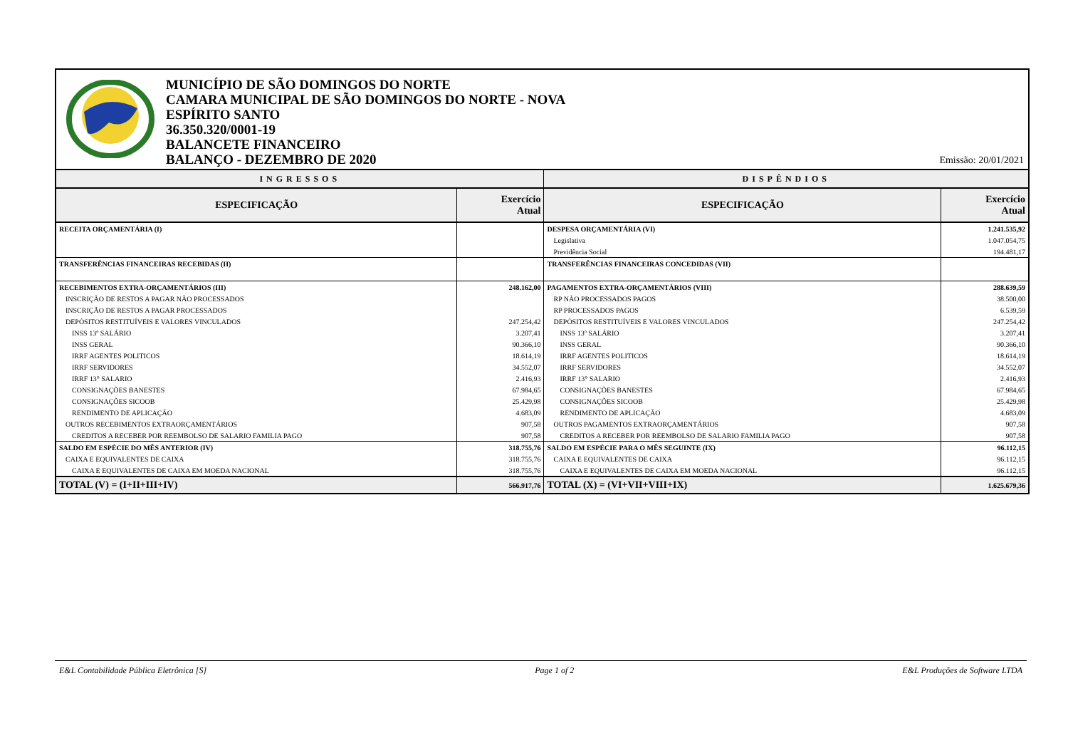MUNICÍPIO DE SÃO DOMINGOS DO NORTE
CAMARA MUNICIPAL DE SÃO DOMINGOS DO NORTE - NOVA
ESPÍRITO SANTO
36.350.320/0001-19
BALANCETE FINANCEIRO
BALANÇO - DEZEMBRO DE 2020
Emissão: 20/01/2021
| INGRESSOS | | DISPÊNDIOS | |
| --- | --- | --- | --- |
| ESPECIFICAÇÃO | Exercício Atual | ESPECIFICAÇÃO | Exercício Atual |
| RECEITA ORÇAMENTÁRIA (I) | | DESPESA ORÇAMENTÁRIA (VI) | 1.241.535,92 |
| | | Legislativa | 1.047.054,75 |
| | | Previdência Social | 194.481,17 |
| TRANSFERÊNCIAS FINANCEIRAS RECEBIDAS (II) | | TRANSFERÊNCIAS FINANCEIRAS CONCEDIDAS (VII) | |
| RECEBIMENTOS EXTRA-ORÇAMENTÁRIOS (III) | 248.162,00 | PAGAMENTOS EXTRA-ORÇAMENTÁRIOS (VIII) | 288.639,59 |
| INSCRIÇÃO DE RESTOS A PAGAR NÃO PROCESSADOS | | RP NÃO PROCESSADOS PAGOS | 38.500,00 |
| INSCRIÇÃO DE RESTOS A PAGAR PROCESSADOS | | RP PROCESSADOS PAGOS | 6.539,59 |
| DEPÓSITOS RESTITUÍVEIS E VALORES VINCULADOS | 247.254,42 | DEPÓSITOS RESTITUÍVEIS E VALORES VINCULADOS | 247.254,42 |
| INSS 13º SALÁRIO | 3.207,41 | INSS 13º SALÁRIO | 3.207,41 |
| INSS GERAL | 90.366,10 | INSS GERAL | 90.366,10 |
| IRRF AGENTES POLITICOS | 18.614,19 | IRRF AGENTES POLITICOS | 18.614,19 |
| IRRF SERVIDORES | 34.552,07 | IRRF SERVIDORES | 34.552,07 |
| IRRF 13° SALARIO | 2.416,93 | IRRF 13° SALARIO | 2.416,93 |
| CONSIGNAÇÕES BANESTES | 67.984,65 | CONSIGNAÇÕES BANESTES | 67.984,65 |
| CONSIGNAÇÕES SICOOB | 25.429,98 | CONSIGNAÇÕES SICOOB | 25.429,98 |
| RENDIMENTO DE APLICAÇÃO | 4.683,09 | RENDIMENTO DE APLICAÇÃO | 4.683,09 |
| OUTROS RECEBIMENTOS EXTRAORÇAMENTÁRIOS | 907,58 | OUTROS PAGAMENTOS EXTRAORÇAMENTÁRIOS | 907,58 |
| CREDITOS A RECEBER POR REEMBOLSO DE SALARIO FAMILIA PAGO | 907,58 | CREDITOS A RECEBER POR REEMBOLSO DE SALARIO FAMILIA PAGO | 907,58 |
| SALDO EM ESPÉCIE DO MÊS ANTERIOR (IV) | 318.755,76 | SALDO EM ESPÉCIE PARA O MÊS SEGUINTE (IX) | 96.112,15 |
| CAIXA E EQUIVALENTES DE CAIXA | 318.755,76 | CAIXA E EQUIVALENTES DE CAIXA | 96.112,15 |
| CAIXA E EQUIVALENTES DE CAIXA EM MOEDA NACIONAL | 318.755,76 | CAIXA E EQUIVALENTES DE CAIXA EM MOEDA NACIONAL | 96.112,15 |
| TOTAL (V) = (I+II+III+IV) | 566.917,76 | TOTAL (X) = (VI+VII+VIII+IX) | 1.625.679,36 |
E&L Contabilidade Pública Eletrônica [S] Page 1 of 2 E&L Produções de Software LTDA